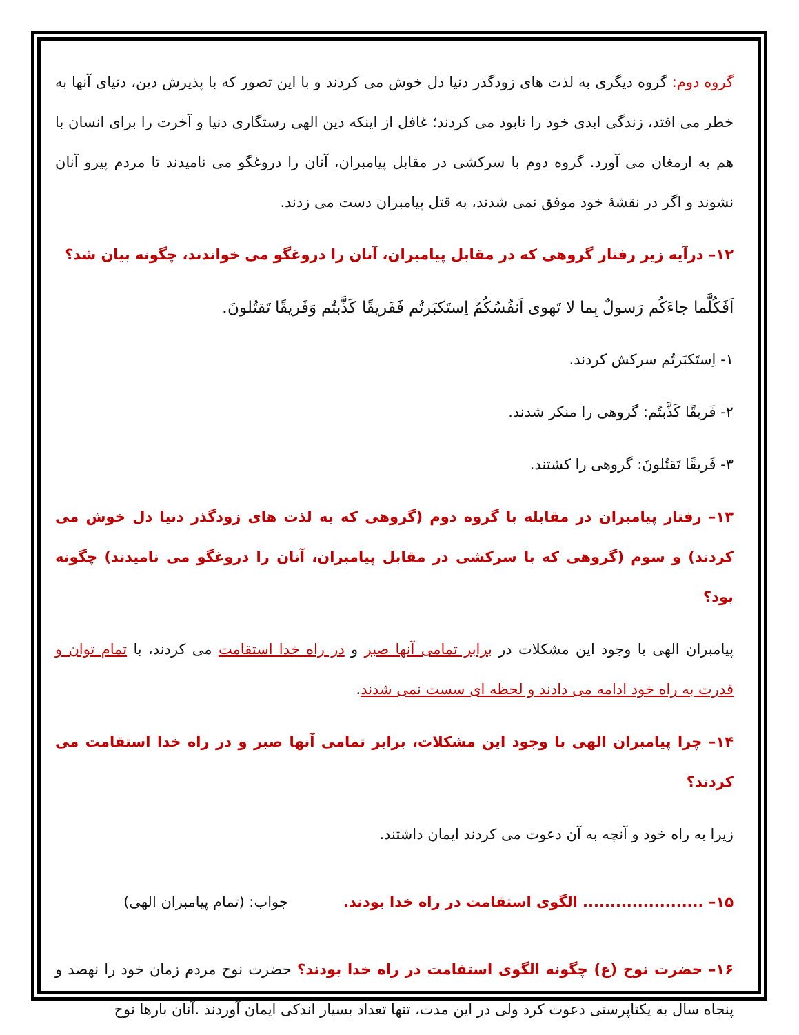گروه دوم: گروه دیگری به لذت های زودگذر دنیا دل خوش می کردند و با این تصور که با پذیرش دین، دنیای آنها به خطر می افتد، زندگی ابدی خود را نابود می کردند؛ غافل از اینکه دین الهی رستگاری دنیا و آخرت را برای انسان با هم به ارمغان می آورد. گروه دوم با سرکشی در مقابل پیامبران، آنان را دروغگو می نامیدند تا مردم پیرو آنان نشوند و اگر در نقشهٔ خود موفق نمی شدند، به قتل پیامبران دست می زدند.
۱۲– درآیه زیر رفتار گروهی که در مقابل پیامبران، آنان را دروغگو می خواندند، چگونه بیان شد؟
اَفَکُلَّما جاءَکُم رَسولٌ بِما لا تَهوی اَنفُسُکُمُ اِستَکبَرتُم فَفَریقًا کَذَّبتُم وَفَریقًا تَقتُلونَ.
۱- اِستَکبَرتُم سرکش کردند.
۲- فَریقًا کَذَّبتُم: گروهی را منکر شدند.
۳- فَریقًا تَقتُلونَ: گروهی را کشتند.
۱۳– رفتار پیامبران در مقابله با گروه دوم (گروهی که به لذت های زودگذر دنیا دل خوش می کردند) و سوم (گروهی که با سرکشی در مقابل پیامبران، آنان را دروغگو می نامیدند) چگونه بود؟
پیامبران الهی با وجود این مشکلات در برابر تمامی آنها صبر و در راه خدا استقامت می کردند، با تمام توان و قدرت به راه خود ادامه می دادند و لحظه ای سست نمی شدند.
۱۴– چرا پیامبران الهی با وجود این مشکلات، برابر تمامی آنها صبر و در راه خدا استقامت می کردند؟
زیرا به راه خود و آنچه به آن دعوت می کردند ایمان داشتند.
۱۵– ...................... الگوی استقامت در راه خدا بودند. جواب: (تمام پیامبران الهی)
۱۶– حضرت نوح (ع) چگونه الگوی استقامت در راه خدا بودند؟ حضرت نوح مردم زمان خود را نهصد و پنجاه سال به یکتاپرستی دعوت کرد ولی در این مدت، تنها تعداد بسیار اندکی ایمان آوردند .آنان بارها نوح